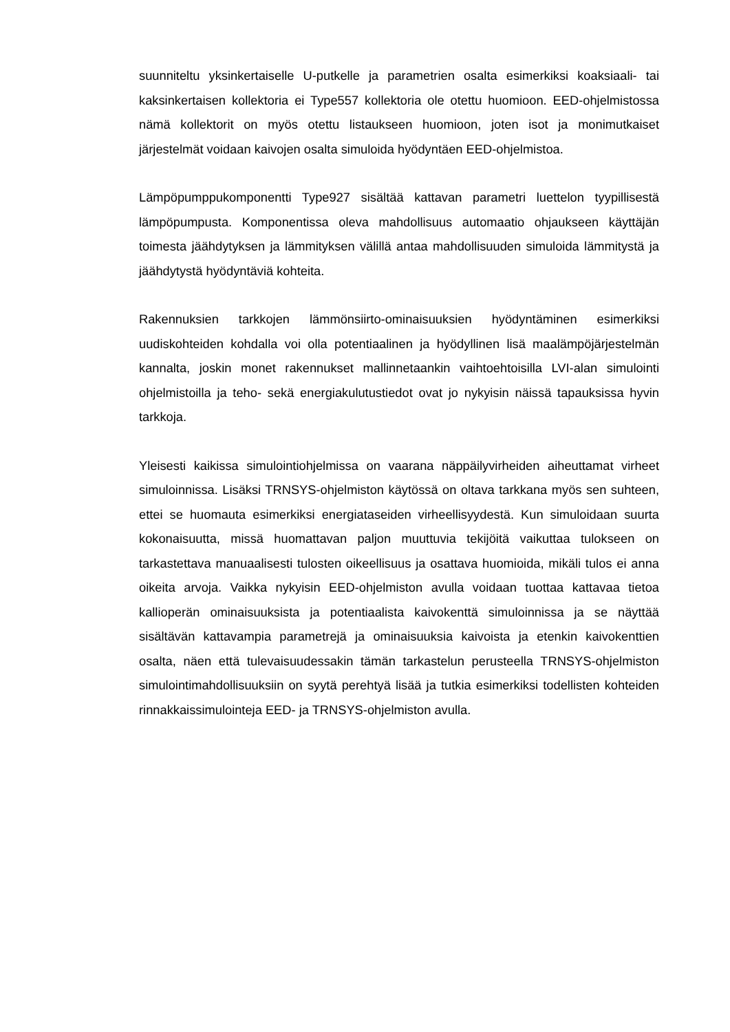suunniteltu yksinkertaiselle U-putkelle ja parametrien osalta esimerkiksi koaksi­aali- tai kaksinkertaisen kollektoria ei Type557 kollektoria ole otettu huomioon. EED-ohjelmistossa nämä kollektorit on myös otettu listaukseen huomioon, joten isot ja monimutkaiset järjestelmät voidaan kaivojen osalta simuloida hyödyntäen EED-ohjelmistoa.
Lämpöpumppukomponentti Type927 sisältää kattavan parametri luettelon tyypil­lisestä lämpöpumpusta. Komponentissa oleva mahdollisuus automaatio ohjauk­seen käyttäjän toimesta jäähdytyksen ja lämmityksen välillä antaa mahdollisuu­den simuloida lämmitystä ja jäähdytystä hyödyntäviä kohteita.
Rakennuksien tarkkojen lämmönsiirto-ominaisuuksien hyödyntäminen esimer­kiksi uudiskohteiden kohdalla voi olla potentiaalinen ja hyödyllinen lisä maaläm­pöjärjestelmän kannalta, joskin monet rakennukset mallinnetaankin vaihtoehtoi­silla LVI-alan simulointi ohjelmistoilla ja teho- sekä energiakulutustiedot ovat jo nykyisin näissä tapauksissa hyvin tarkkoja.
Yleisesti kaikissa simulointiohjelmissa on vaarana näppäilyvirheiden aiheuttamat virheet simuloinnissa. Lisäksi TRNSYS-ohjelmiston käytössä on oltava tarkkana myös sen suhteen, ettei se huomauta esimerkiksi energiataseiden virheellisyy­destä. Kun simuloidaan suurta kokonaisuutta, missä huomattavan paljon muut­tuvia tekijöitä vaikuttaa tulokseen on tarkastettava manuaalisesti tulosten oikeel­lisuus ja osattava huomioida, mikäli tulos ei anna oikeita arvoja. Vaikka nykyisin EED-ohjelmiston avulla voidaan tuottaa kattavaa tietoa kallioperän ominaisuuk­sista ja potentiaalista kaivokenttä simuloinnissa ja se näyttää sisältävän katta­vampia parametrejä ja ominaisuuksia kaivoista ja etenkin kaivokenttien osalta, näen että tulevaisuudessakin tämän tarkastelun perusteella TRNSYS-ohjelmis­ton simulointimahdollisuuksiin on syytä perehtyä lisää ja tutkia esimerkiksi todel­listen kohteiden rinnakkaissimulointeja EED- ja TRNSYS-ohjelmiston avulla.